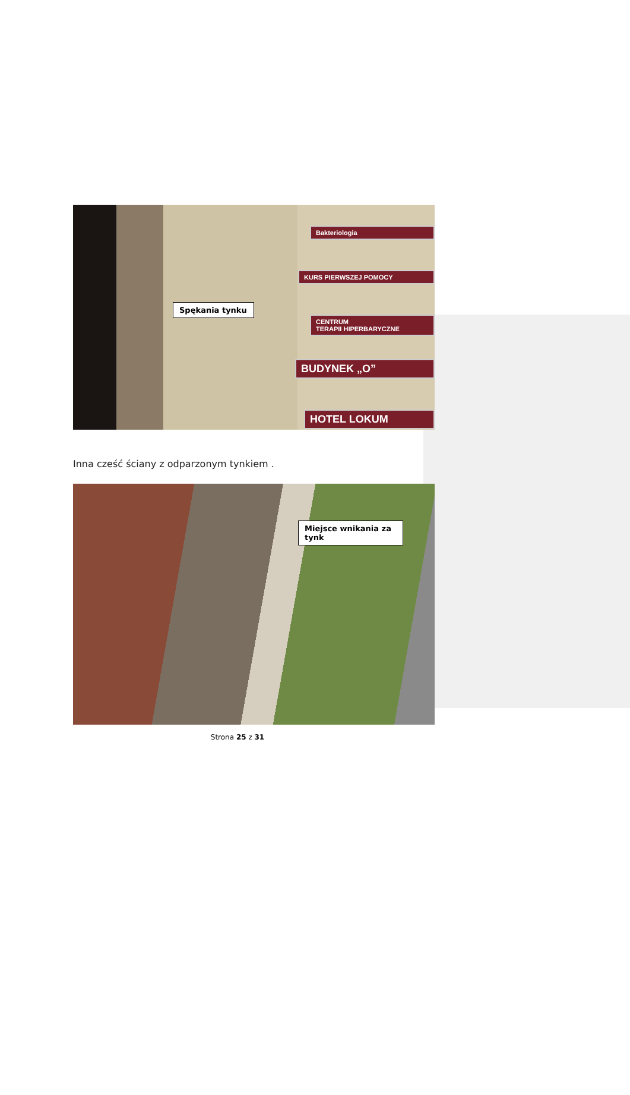Bakteriologia
KURS PIERWSZEJ POMOCY
CENTRUM
TERAPII HIPERBARYCZNE
BUDYNEK „O”
HOTEL LOKUM
Spękania tynku
Inna cześć ściany z odparzonym tynkiem .
Miejsce wnikania za tynk
Strona 25 z 31